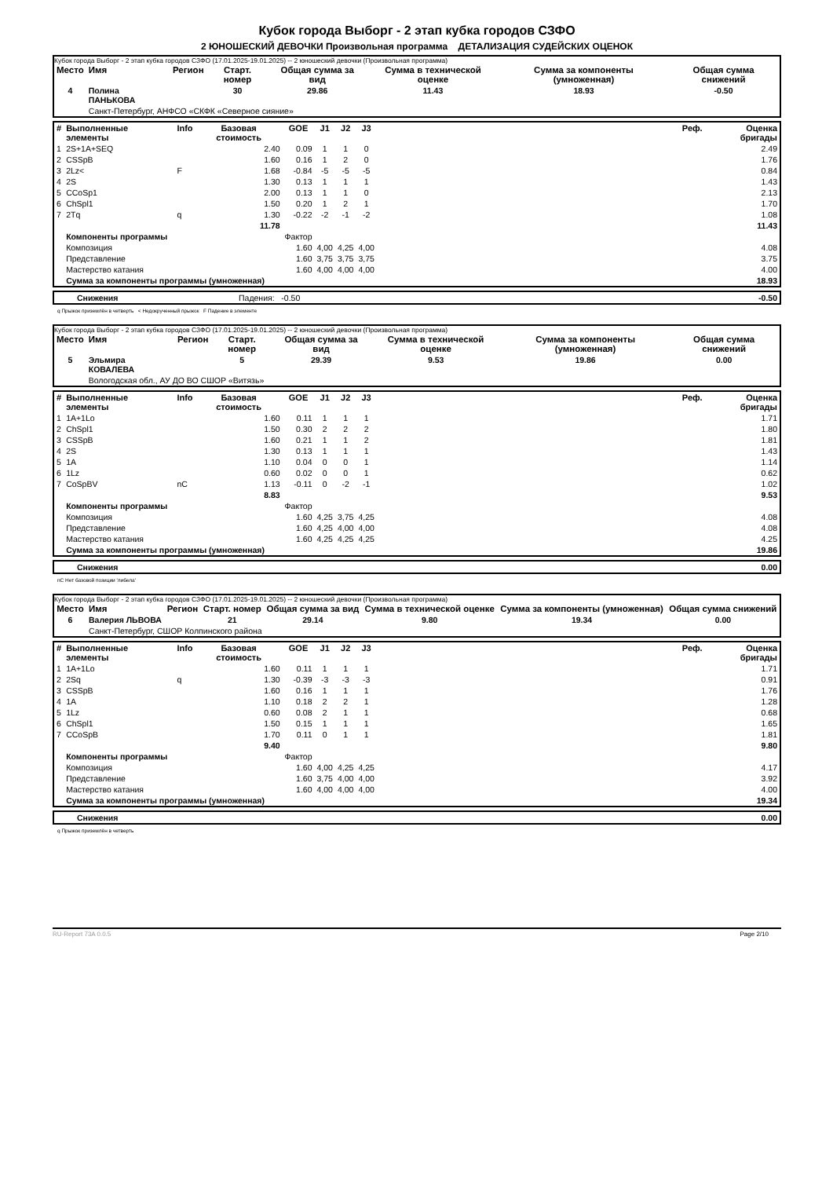Кубок города Выборг - 2 этап кубка городов СЗФО
2 ЮНОШЕСКИЙ ДЕВОЧКИ Произвольная программа ДЕТАЛИЗАЦИЯ СУДЕЙСКИХ ОЦЕНОК
Кубок города Выборг - 2 этап кубка городов СЗФО (17.01.2025-19.01.2025) -- 2 юношеский девочки (Произвольная программа)
| Место | Имя | Регион | Старт. номер | Общая сумма за вид | Сумма в технической оценке | Сумма за компоненты (умноженная) | Общая сумма снижений |
| --- | --- | --- | --- | --- | --- | --- | --- |
| 4 | Полина ПАНЬКОВА | | 30 | 29.86 | 11.43 | 18.93 | -0.50 |
| | Санкт-Петербург, АНФСО «СКФК «Северное сияние» | | | | | | |
| # | Выполненные элементы | Info | Базовая стоимость | GOE | J1 | J2 | J3 | | Реф. | Оценка бригады |
| --- | --- | --- | --- | --- | --- | --- | --- | --- | --- | --- |
| 1 | 2S+1A+SEQ | | 2.40 | 0.09 | 1 | 1 | 0 | | | 2.49 |
| 2 | CSSpB | | 1.60 | 0.16 | 1 | 2 | 0 | | | 1.76 |
| 3 | 2Lz< | F | 1.68 | -0.84 | -5 | -5 | -5 | | | 0.84 |
| 4 | 2S | | 1.30 | 0.13 | 1 | 1 | 1 | | | 1.43 |
| 5 | CCoSp1 | | 2.00 | 0.13 | 1 | 1 | 0 | | | 2.13 |
| 6 | ChSpl1 | | 1.50 | 0.20 | 1 | 2 | 1 | | | 1.70 |
| 7 | 2Tq | q | 1.30 | -0.22 | -2 | -1 | -2 | | | 1.08 |
| | | | 11.78 | | | | | | | 11.43 |
| | Компоненты программы | | | Фактор | | | | | | |
| | Композиция | | | 1.60 | 4,00 | 4,25 | 4,00 | | | 4.08 |
| | Представление | | | 1.60 | 3,75 | 3,75 | 3,75 | | | 3.75 |
| | Мастерство катания | | | 1.60 | 4,00 | 4,00 | 4,00 | | | 4.00 |
| | Сумма за компоненты программы (умноженная) | | | | | | | | | 18.93 |
| | Снижения | Падения: -0.50 | -0.50 |
q Прыжок приземлён в четверть < Недокрученный прыжок F Падение в элементе
Кубок города Выборг - 2 этап кубка городов СЗФО (17.01.2025-19.01.2025) -- 2 юношеский девочки (Произвольная программа)
| Место | Имя | Регион | Старт. номер | Общая сумма за вид | Сумма в технической оценке | Сумма за компоненты (умноженная) | Общая сумма снижений |
| --- | --- | --- | --- | --- | --- | --- | --- |
| 5 | Эльмира КОВАЛЕВА | | 5 | 29.39 | 9.53 | 19.86 | 0.00 |
| | Вологодская обл., АУ ДО ВО СШОР «Витязь» | | | | | | |
| # | Выполненные элементы | Info | Базовая стоимость | GOE | J1 | J2 | J3 | | Реф. | Оценка бригады |
| --- | --- | --- | --- | --- | --- | --- | --- | --- | --- | --- |
| 1 | 1A+1Lo | | 1.60 | 0.11 | 1 | 1 | 1 | | | 1.71 |
| 2 | ChSpl1 | | 1.50 | 0.30 | 2 | 2 | 2 | | | 1.80 |
| 3 | CSSpB | | 1.60 | 0.21 | 1 | 1 | 2 | | | 1.81 |
| 4 | 2S | | 1.30 | 0.13 | 1 | 1 | 1 | | | 1.43 |
| 5 | 1A | | 1.10 | 0.04 | 0 | 0 | 1 | | | 1.14 |
| 6 | 1Lz | | 0.60 | 0.02 | 0 | 0 | 1 | | | 0.62 |
| 7 | CoSpBV | nC | 1.13 | -0.11 | 0 | -2 | -1 | | | 1.02 |
| | | | 8.83 | | | | | | | 9.53 |
| | Компоненты программы | | | Фактор | | | | | | |
| | Композиция | | | 1.60 | 4,25 | 3,75 | 4,25 | | | 4.08 |
| | Представление | | | 1.60 | 4,25 | 4,00 | 4,00 | | | 4.08 |
| | Мастерство катания | | | 1.60 | 4,25 | 4,25 | 4,25 | | | 4.25 |
| | Сумма за компоненты программы (умноженная) | | | | | | | | | 19.86 |
| | Снижения | 0.00 |
nC Нет базовой позиции 'либела'
Кубок города Выборг - 2 этап кубка городов СЗФО (17.01.2025-19.01.2025) -- 2 юношеский девочки (Произвольная программа)
| Место | Имя | Регион | Старт. номер | Общая сумма за вид | Сумма в технической оценке | Сумма за компоненты (умноженная) | Общая сумма снижений |
| --- | --- | --- | --- | --- | --- | --- | --- |
| 6 | Валерия ЛЬВОВА | | 21 | 29.14 | 9.80 | 19.34 | 0.00 |
| | Санкт-Петербург, СШОР Колпинского района | | | | | | |
| # | Выполненные элементы | Info | Базовая стоимость | GOE | J1 | J2 | J3 | | Реф. | Оценка бригады |
| --- | --- | --- | --- | --- | --- | --- | --- | --- | --- | --- |
| 1 | 1A+1Lo | | 1.60 | 0.11 | 1 | 1 | 1 | | | 1.71 |
| 2 | 2Sq | q | 1.30 | -0.39 | -3 | -3 | -3 | | | 0.91 |
| 3 | CSSpB | | 1.60 | 0.16 | 1 | 1 | 1 | | | 1.76 |
| 4 | 1A | | 1.10 | 0.18 | 2 | 2 | 1 | | | 1.28 |
| 5 | 1Lz | | 0.60 | 0.08 | 2 | 1 | 1 | | | 0.68 |
| 6 | ChSpl1 | | 1.50 | 0.15 | 1 | 1 | 1 | | | 1.65 |
| 7 | CCoSpB | | 1.70 | 0.11 | 0 | 1 | 1 | | | 1.81 |
| | | | 9.40 | | | | | | | 9.80 |
| | Компоненты программы | | | Фактор | | | | | | |
| | Композиция | | | 1.60 | 4,00 | 4,25 | 4,25 | | | 4.17 |
| | Представление | | | 1.60 | 3,75 | 4,00 | 4,00 | | | 3.92 |
| | Мастерство катания | | | 1.60 | 4,00 | 4,00 | 4,00 | | | 4.00 |
| | Сумма за компоненты программы (умноженная) | | | | | | | | | 19.34 |
| | Снижения | 0.00 |
q Прыжок приземлён в четверть
RU-Report 73A 0.0.5 Page 2/10